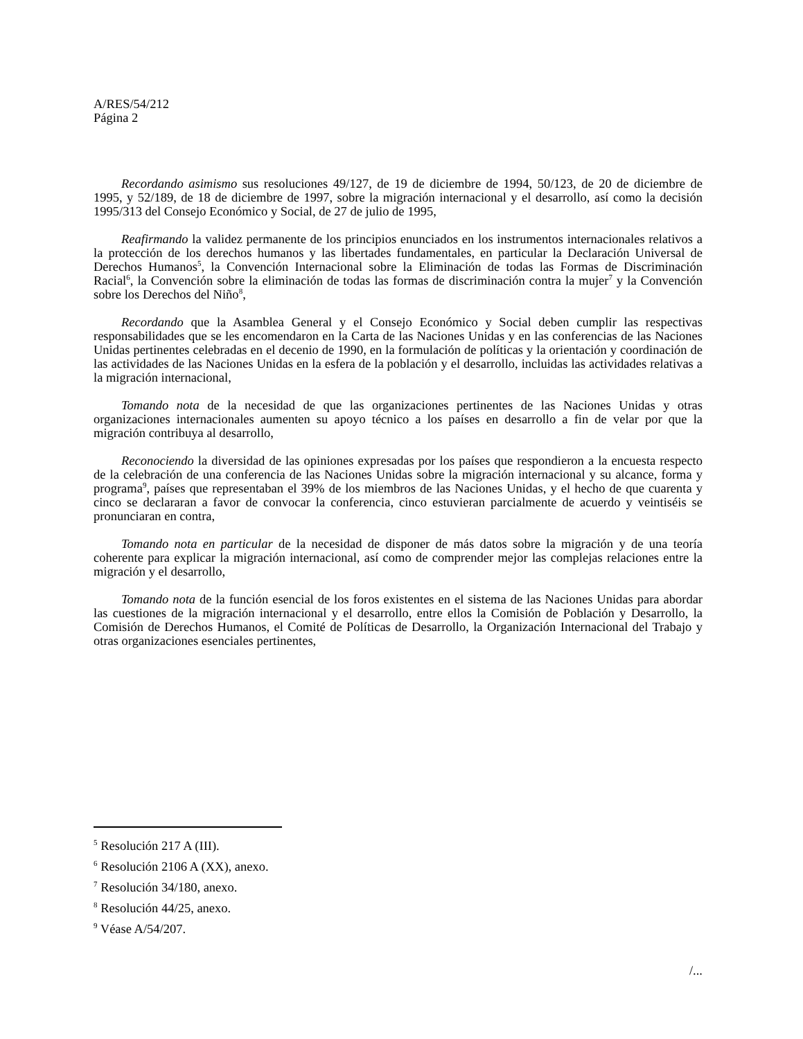A/RES/54/212
Página 2
Recordando asimismo sus resoluciones 49/127, de 19 de diciembre de 1994, 50/123, de 20 de diciembre de 1995, y 52/189, de 18 de diciembre de 1997, sobre la migración internacional y el desarrollo, así como la decisión 1995/313 del Consejo Económico y Social, de 27 de julio de 1995,
Reafirmando la validez permanente de los principios enunciados en los instrumentos internacionales relativos a la protección de los derechos humanos y las libertades fundamentales, en particular la Declaración Universal de Derechos Humanos<sup>5</sup>, la Convención Internacional sobre la Eliminación de todas las Formas de Discriminación Racial<sup>6</sup>, la Convención sobre la eliminación de todas las formas de discriminación contra la mujer<sup>7</sup> y la Convención sobre los Derechos del Niño<sup>8</sup>,
Recordando que la Asamblea General y el Consejo Económico y Social deben cumplir las respectivas responsabilidades que se les encomendaron en la Carta de las Naciones Unidas y en las conferencias de las Naciones Unidas pertinentes celebradas en el decenio de 1990, en la formulación de políticas y la orientación y coordinación de las actividades de las Naciones Unidas en la esfera de la población y el desarrollo, incluidas las actividades relativas a la migración internacional,
Tomando nota de la necesidad de que las organizaciones pertinentes de las Naciones Unidas y otras organizaciones internacionales aumenten su apoyo técnico a los países en desarrollo a fin de velar por que la migración contribuya al desarrollo,
Reconociendo la diversidad de las opiniones expresadas por los países que respondieron a la encuesta respecto de la celebración de una conferencia de las Naciones Unidas sobre la migración internacional y su alcance, forma y programa<sup>9</sup>, países que representaban el 39% de los miembros de las Naciones Unidas, y el hecho de que cuarenta y cinco se declararan a favor de convocar la conferencia, cinco estuvieran parcialmente de acuerdo y veintiséis se pronunciaran en contra,
Tomando nota en particular de la necesidad de disponer de más datos sobre la migración y de una teoría coherente para explicar la migración internacional, así como de comprender mejor las complejas relaciones entre la migración y el desarrollo,
Tomando nota de la función esencial de los foros existentes en el sistema de las Naciones Unidas para abordar las cuestiones de la migración internacional y el desarrollo, entre ellos la Comisión de Población y Desarrollo, la Comisión de Derechos Humanos, el Comité de Políticas de Desarrollo, la Organización Internacional del Trabajo y otras organizaciones esenciales pertinentes,
<sup>5</sup> Resolución 217 A (III).
<sup>6</sup> Resolución 2106 A (XX), anexo.
<sup>7</sup> Resolución 34/180, anexo.
<sup>8</sup> Resolución 44/25, anexo.
<sup>9</sup> Véase A/54/207.
/...